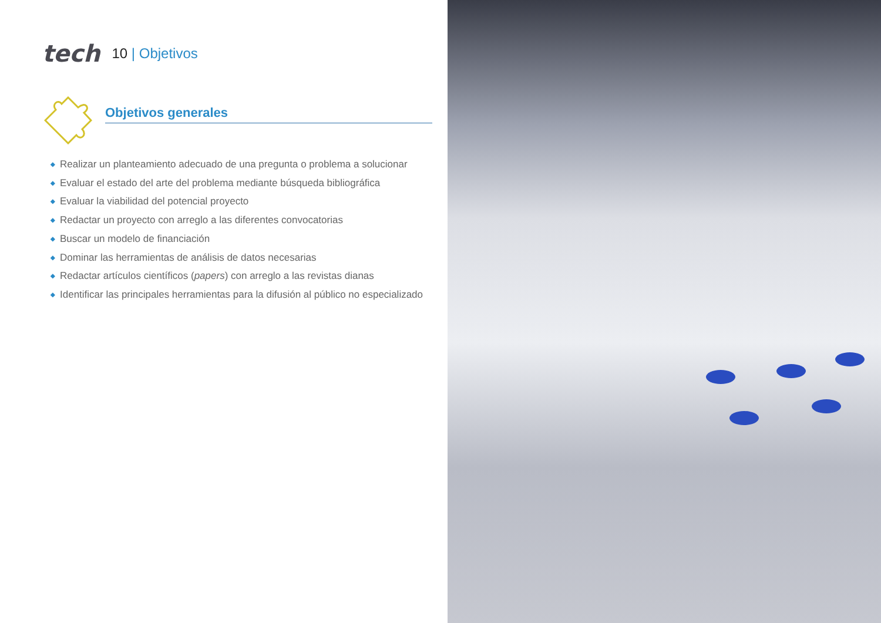tech
10 | Objetivos
Objetivos generales
◆ Realizar un planteamiento adecuado de una pregunta o problema a solucionar
◆ Evaluar el estado del arte del problema mediante búsqueda bibliográfica
◆ Evaluar la viabilidad del potencial proyecto
◆ Redactar un proyecto con arreglo a las diferentes convocatorias
◆ Buscar un modelo de financiación
◆ Dominar las herramientas de análisis de datos necesarias
◆ Redactar artículos científicos (papers) con arreglo a las revistas dianas
◆ Identificar las principales herramientas para la difusión al público no especializado